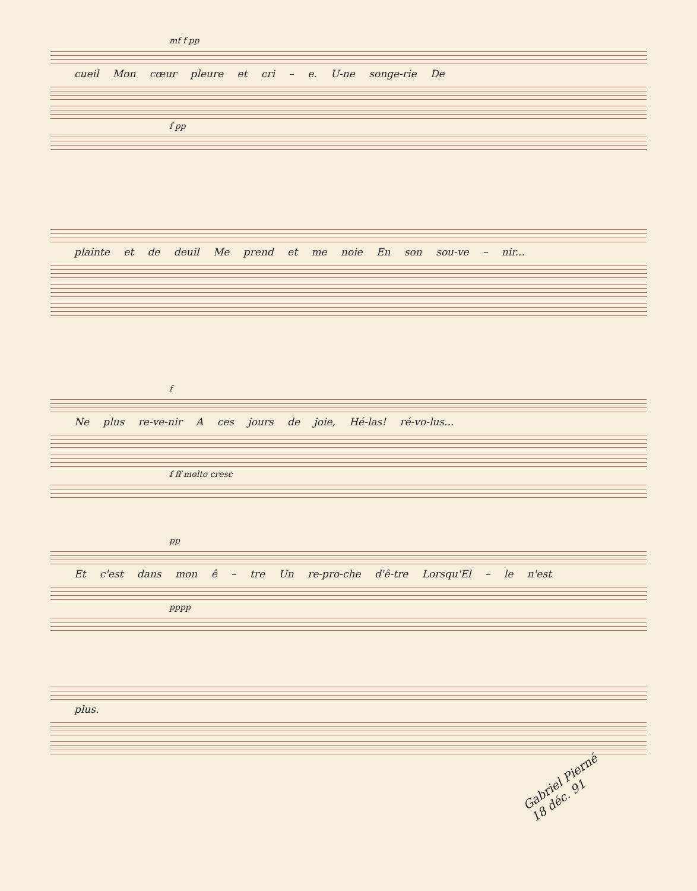mf f pp
cueil Mon cœur pleure et cri – e. U-ne songe-rie De
f pp
plainte et de deuil Me prend et me noie En son sou-ve – nir...
f
Ne plus re-ve-nir A ces jours de joie, Hé-las! ré-vo-lus...
f ff molto cresc
pp
Et c'est dans mon ê – tre Un re-pro-che d'ê-tre Lorsqu'El – le n'est
pppp
plus.
Gabriel Pierné
18 déc. 91